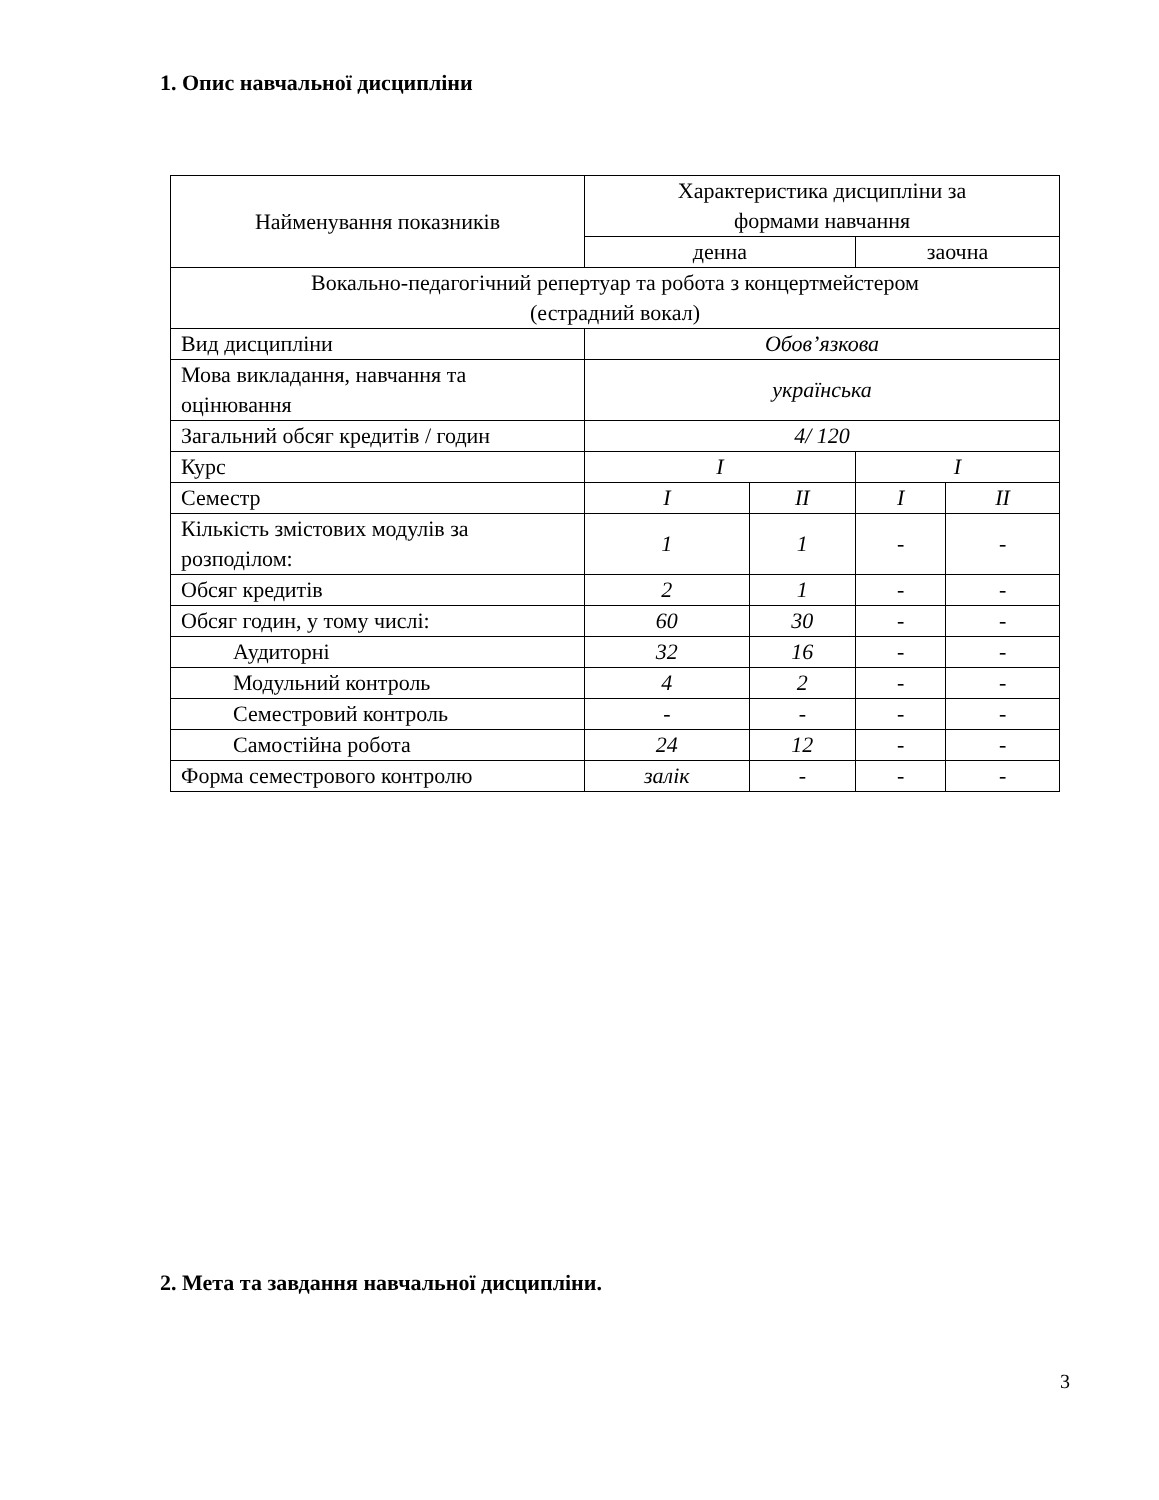1. Опис навчальної дисципліни
| Найменування показників | Характеристика дисципліни за формами навчання | | | |
| --- | --- | --- | --- | --- |
| | денна | | заочна | |
| Вокально-педагогічний репертуар та робота з концертмейстером (естрадний вокал) | | | | |
| Вид дисципліни | Обов’язкова | | | |
| Мова викладання, навчання та оцінювання | українська | | | |
| Загальний обсяг кредитів / годин | 4/ 120 | | | |
| Курс | I | | I | |
| Семестр | I | II | I | II |
| Кількість змістових модулів за розподілом: | 1 | 1 | - | - |
| Обсяг кредитів | 2 | 1 | - | - |
| Обсяг годин, у тому числі: | 60 | 30 | - | - |
| Аудиторні | 32 | 16 | - | - |
| Модульний контроль | 4 | 2 | - | - |
| Семестровий контроль | - | - | - | - |
| Самостійна робота | 24 | 12 | - | - |
| Форма семестрового контролю | залік | - | - | - |
2. Мета та завдання навчальної дисципліни.
3